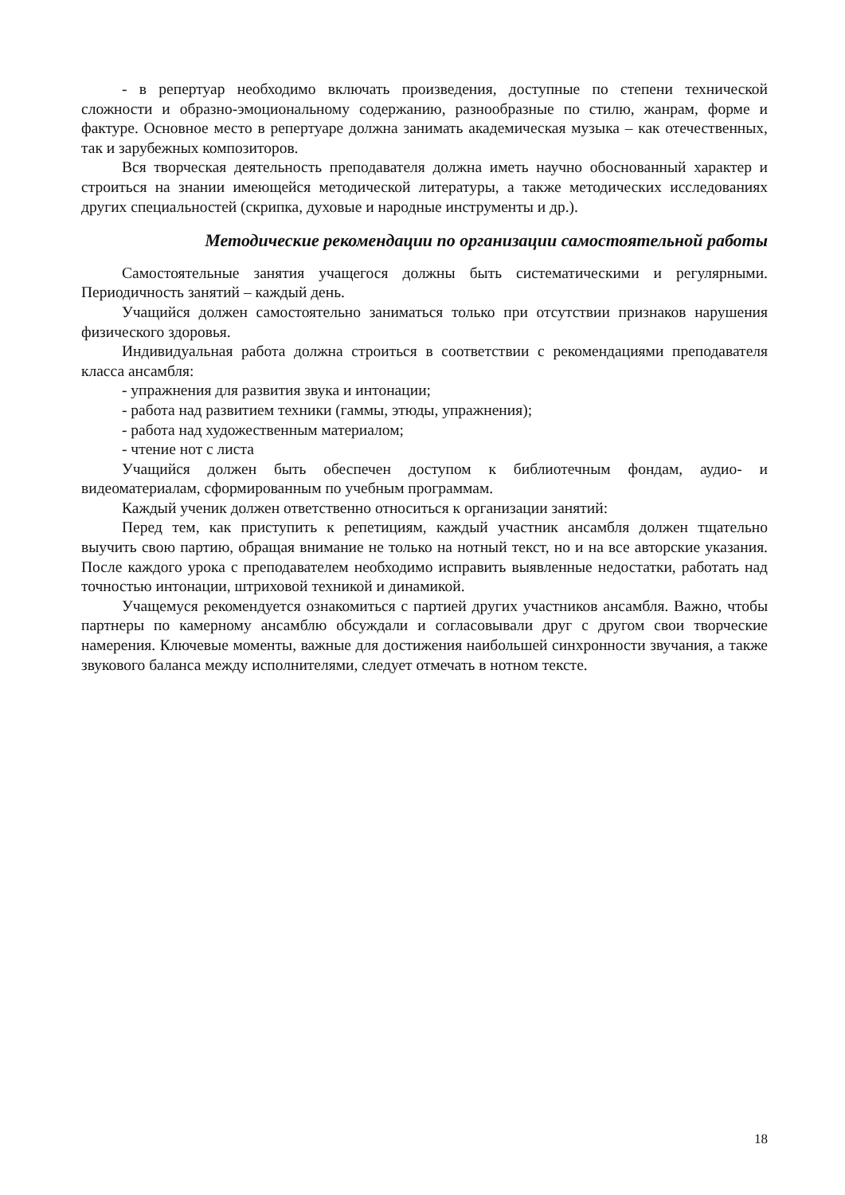- в репертуар необходимо включать произведения, доступные по степени технической сложности и образно-эмоциональному содержанию, разнообразные по стилю, жанрам, форме и фактуре. Основное место в репертуаре должна занимать академическая музыка – как отечественных, так и зарубежных композиторов.
Вся творческая деятельность преподавателя должна иметь научно обоснованный характер и строиться на знании имеющейся методической литературы, а также методических исследованиях других специальностей (скрипка, духовые и народные инструменты и др.).
Методические рекомендации по организации самостоятельной работы
Самостоятельные занятия учащегося должны быть систематическими и регулярными. Периодичность занятий – каждый день.
Учащийся должен самостоятельно заниматься только при отсутствии признаков нарушения физического здоровья.
Индивидуальная работа должна строиться в соответствии с рекомендациями преподавателя класса ансамбля:
- упражнения для развития звука и интонации;
- работа над развитием техники (гаммы, этюды, упражнения);
- работа над художественным материалом;
- чтение нот с листа
Учащийся должен быть обеспечен доступом к библиотечным фондам, аудио- и видеоматериалам, сформированным по учебным программам.
Каждый ученик должен ответственно относиться к организации занятий:
Перед тем, как приступить к репетициям, каждый участник ансамбля должен тщательно выучить свою партию, обращая внимание не только на нотный текст, но и на все авторские указания. После каждого урока с преподавателем необходимо исправить выявленные недостатки, работать над точностью интонации, штриховой техникой и динамикой.
Учащемуся рекомендуется ознакомиться с партией других участников ансамбля. Важно, чтобы партнеры по камерному ансамблю обсуждали и согласовывали друг с другом свои творческие намерения. Ключевые моменты, важные для достижения наибольшей синхронности звучания, а также звукового баланса между исполнителями, следует отмечать в нотном тексте.
18